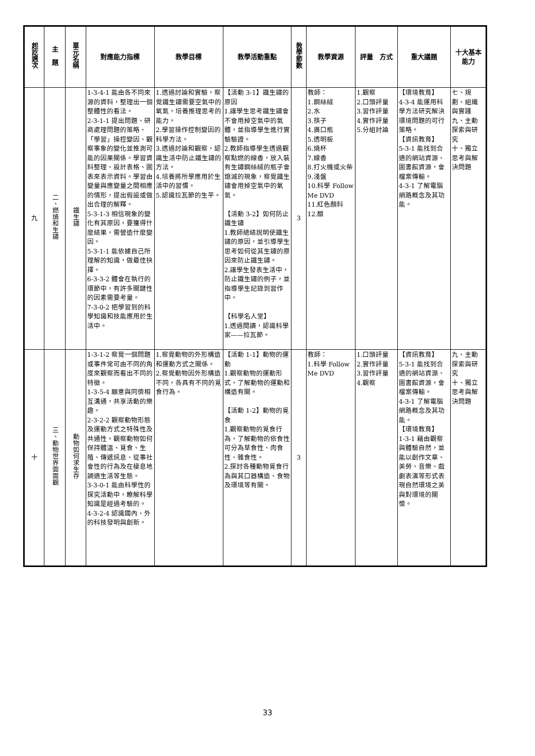| 起訖週次 | 主 題 | 單元名稱 | 對應能力指標 | 教學目標 | 教學活動重點 | 教學節數 | 教學資源 | 評量 方式 | 重大議題 | 十大基本能力 |
| --- | --- | --- | --- | --- | --- | --- | --- | --- | --- | --- |
| 九 | 二、燃燒和生鏽 | 鐵生鏽 | 1-3-4-1 能由各不同來源的資料，整理出一個整體性的看法。 2-3-1-1 提出問題、研商處理問題的策略、「學習」操控變因、觀察事象的變化並推測可能的因果關係。學習資料整理、設計表格、圖表來表示資料。學習由變量與應變量之間相應的情形，提出假設或做出合理的解釋。 5-3-1-3 相信現象的變化有其原因，要獲得什麼結果，需營造什麼變因。 5-3-1-1 能依據自己所理解的知識，做最佳抉擇。 6-3-3-2 體會在執行的環節中，有許多關鍵性的因素需要考量。 7-3-0-2 把學習到的科學知識和技能應用於生活中。 | 1.透過討論和實驗，察覺鐵生鏽需要空氣中的氧氣，培養推理思考的能力。 2.學習操作控制變因的科學方法。 3.透過討論和觀察，認識生活中防止鐵生鏽的方法。 4.培養將所學應用於生活中的習慣。 5.認識拉瓦節的生平。 | 【活動 3-1】鐵生鏽的原因 1.讓學生思考鐵生鏽會不會用掉空氣中的氣體，並指導學生進行實驗驗證。 2.教師指導學生透過觀察點燃的線香，放入裝有生鏽鋼絲絨的瓶子會熄滅的現象，察覺鐵生鏽會用掉空氣中的氧氣。 【活動 3-2】如何防止鐵生鏽 1.教師總結說明使鐵生鏽的原因，並引導學生思考如何從其生鏽的原因來防止鐵生鏽。 2.讓學生發表生活中，防止鐵生鏽的例子，並指導學生記錄到習作中。 【科學名人堂】 1.透過閱讀，認識科學家——拉瓦節。 | 3 | 教師： 1.鋼絲絨 2.水 3.筷子 4.廣口瓶 5.透明板 6.燒杯 7.線香 8.打火機或火柴 9.淺盤 10.科學 Follow Me DVD 11.紅色顏料 12.醋 | 1.觀察 2.口頭評量 3.習作評量 4.實作評量 5.分組討論 | 【環境教育】 4-3-4 能運用科學方法研究解決環境問題的可行策略。 【資訊教育】 5-3-1 能找到合適的網站資源、圖書館資源，會檔案傳輸。 4-3-1 了解電腦網路概念及其功能。 | 七、規劃、組織與實踐 九、主動探索與研究 十、獨立思考與解決問題 |
| 十 | 三、動物世界面面觀 | 動物如何求生存 | 1-3-1-2 察覺一個問題或事件常可由不同的角度來觀察而看出不同的特徵。 1-3-5-4 願意與同儕相互溝通，共享活動的樂趣。 2-3-2-2 觀察動物形態及運動方式之特殊性及共通性。觀察動物如何保持體溫、覓食、生殖、傳遞訊息、從事社會性的行為及在棲息地調適生活等生態。 3-3-0-1 能由科學性的探究活動中，瞭解科學知識是經過考驗的。 4-3-2-4 認識國內、外的科技發明與創新。 | 1.察覺動物的外形構造和運動方式之關係。 2.察覺動物因外形構造不同，各具有不同的覓食行為。 | 【活動 1-1】動物的運動 1.觀察動物的運動形式，了解動物的運動和構造有關。 【活動 1-2】動物的覓食 1.觀察動物的覓食行為，了解動物的依食性可分為草食性、肉食性、雜食性。 2.探討各種動物覓食行為與其口器構造、食物及環境等有關。 | 3 | 教師： 1.科學 Follow Me DVD | 1.口頭評量 2.實作評量 3.習作評量 4.觀察 | 【資訊教育】 5-3-1 能找到合適的網站資源、圖書館資源，會檔案傳輸。 4-3-1 了解電腦網路概念及其功能。 【環境教育】 1-3-1 藉由觀察與體驗自然，並能以創作文章、美勞、音樂、戲劇表演等形式表現自然環境之美與對環境的關懷。 | 九、主動探索與研究 十、獨立思考與解決問題 |
33